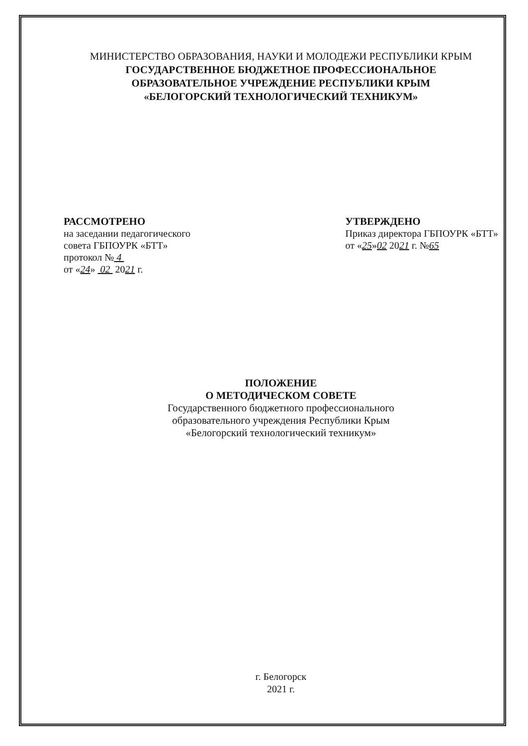МИНИСТЕРСТВО ОБРАЗОВАНИЯ, НАУКИ И МОЛОДЕЖИ РЕСПУБЛИКИ КРЫМ
ГОСУДАРСТВЕННОЕ БЮДЖЕТНОЕ ПРОФЕССИОНАЛЬНОЕ
ОБРАЗОВАТЕЛЬНОЕ УЧРЕЖДЕНИЕ РЕСПУБЛИКИ КРЫМ
«БЕЛОГОРСКИЙ ТЕХНОЛОГИЧЕСКИЙ ТЕХНИКУМ»
РАССМОТРЕНО
на заседании педагогического
совета ГБПОУРК «БТТ»
протокол № 4
от «24» 02 2021 г.
УТВЕРЖДЕНО
Приказ директора ГБПОУРК «БТТ»
от «25»02 2021 г. №65
ПОЛОЖЕНИЕ
О МЕТОДИЧЕСКОМ СОВЕТЕ
Государственного бюджетного профессионального
образовательного учреждения Республики Крым
«Белогорский технологический техникум»
г. Белогорск
2021 г.